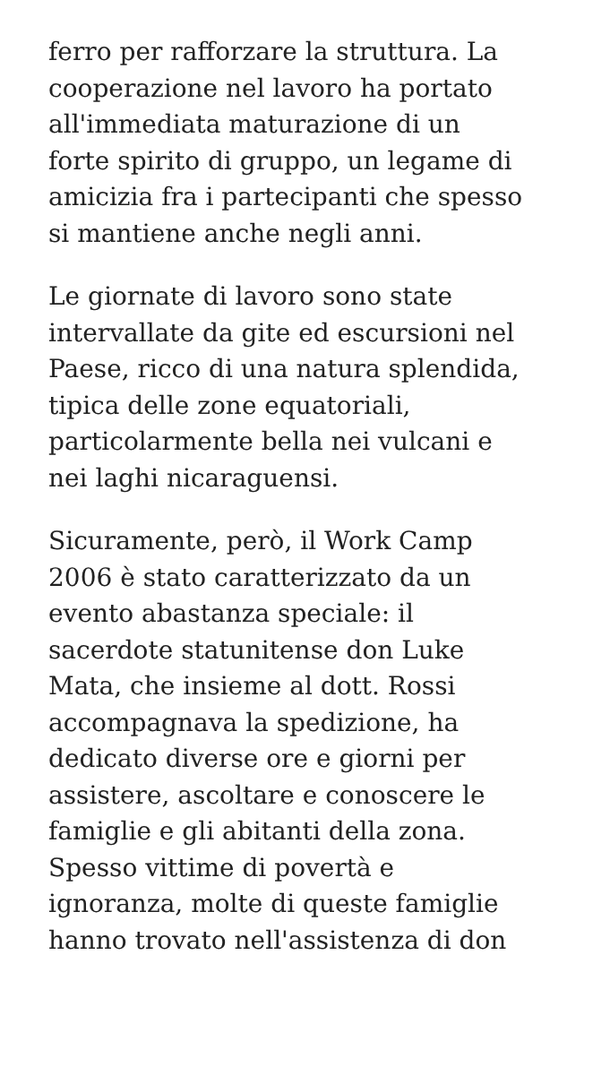ferro per rafforzare la struttura. La
cooperazione nel lavoro ha portato
all'immediata maturazione di un
forte spirito di gruppo, un legame di
amicizia fra i partecipanti che spesso
si mantiene anche negli anni.
Le giornate di lavoro sono state
intervallate da gite ed escursioni nel
Paese, ricco di una natura splendida,
tipica delle zone equatoriali,
particolarmente bella nei vulcani e
nei laghi nicaraguensi.
Sicuramente, però, il Work Camp
2006 è stato caratterizzato da un
evento abastanza speciale: il
sacerdote statunitense don Luke
Mata, che insieme al dott. Rossi
accompagnava la spedizione, ha
dedicato diverse ore e giorni per
assistere, ascoltare e conoscere le
famiglie e gli abitanti della zona.
Spesso vittime di povertà e
ignoranza, molte di queste famiglie
hanno trovato nell'assistenza di don